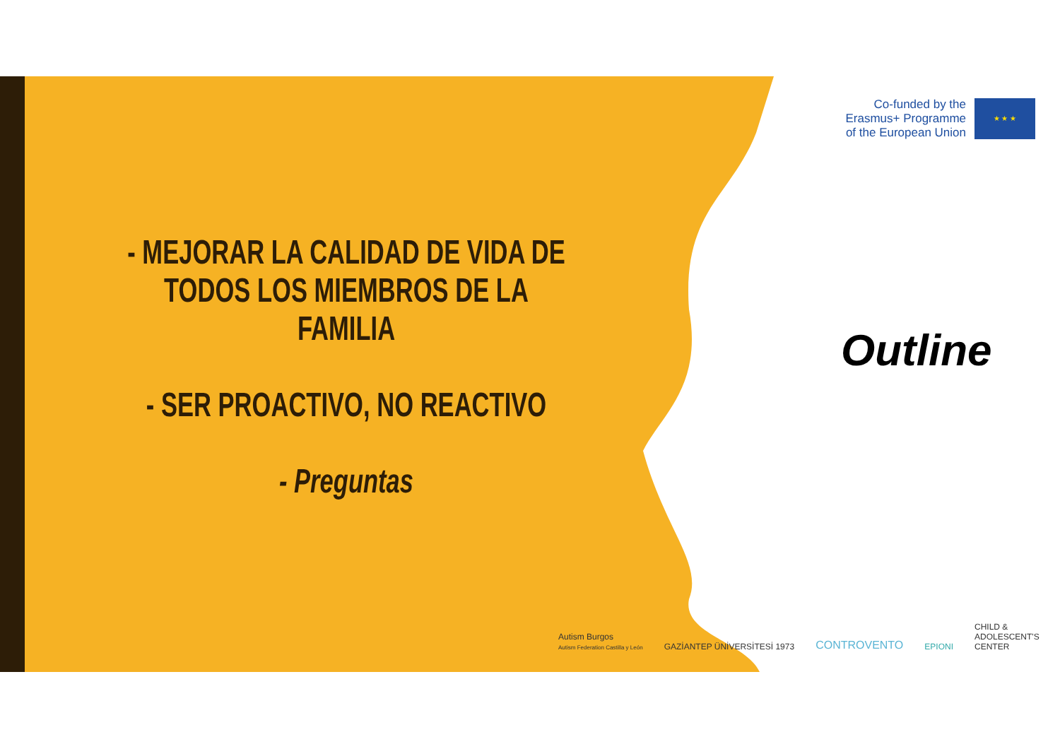- MEJORAR LA CALIDAD DE VIDA DE TODOS LOS MIEMBROS DE LA FAMILIA
- SER PROACTIVO, NO REACTIVO
- Preguntas
Co-funded by the
Erasmus+ Programme
of the European Union
★ ★ ★
Outline
Autism Burgos
Autism Federation Castilla y León
GAZİANTEP ÜNİVERSİTESİ 1973
CONTROVENTO
EPIONI
CHILD &
ADOLESCENT'S
CENTER